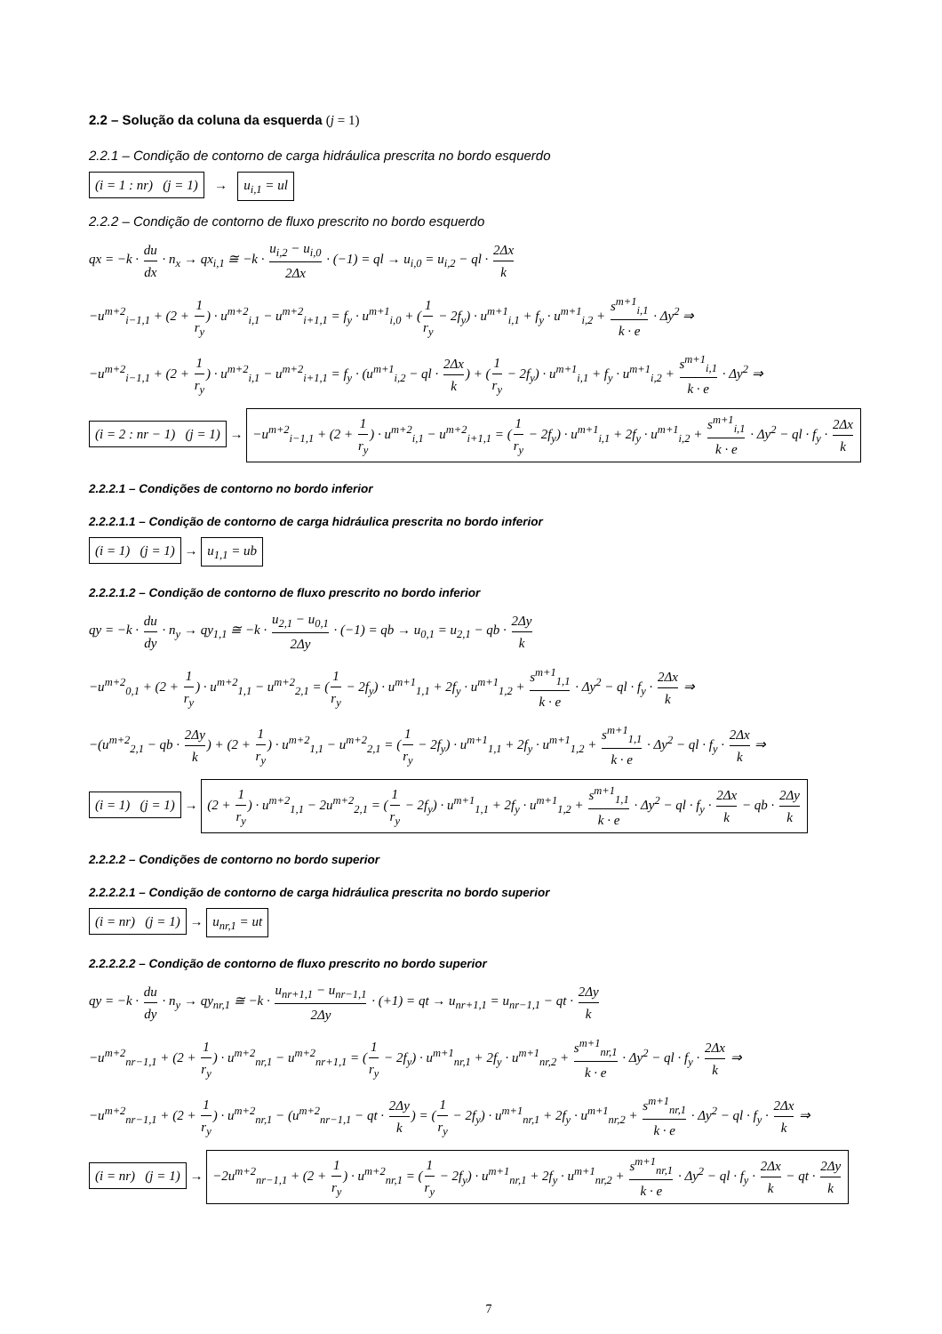2.2 – Solução da coluna da esquerda (j = 1)
2.2.1 – Condição de contorno de carga hidráulica prescrita no bordo esquerdo
(i = 1 : nr) (j = 1) → u<sub>i,1</sub> = ul
2.2.2 – Condição de contorno de fluxo prescrito no bordo esquerdo
qx = −k · du dx · n<sub>x</sub> → qx<sub>i,1</sub> ≅ −k · u<sub>i,2</sub> − u<sub>i,0</sub> 2Δx · (−1) = ql → u<sub>i,0</sub> = u<sub>i,2</sub> − ql · 2Δx k
−u<sup>m+2</sup><sub>i−1,1</sub> + (2 + 1 r<sub>y</sub>) · u<sup>m+2</sup><sub>i,1</sub> − u<sup>m+2</sup><sub>i+1,1</sub> = f<sub>y</sub> · u<sup>m+1</sup><sub>i,0</sub> + (1 r<sub>y</sub> − 2f<sub>y</sub>) · u<sup>m+1</sup><sub>i,1</sub> + f<sub>y</sub> · u<sup>m+1</sup><sub>i,2</sub> + s<sup>m+1</sup><sub>i,1</sub> k · e · Δy<sup>2</sup> ⇒
−u<sup>m+2</sup><sub>i−1,1</sub> + (2 + 1 r<sub>y</sub>) · u<sup>m+2</sup><sub>i,1</sub> − u<sup>m+2</sup><sub>i+1,1</sub> = f<sub>y</sub> · (u<sup>m+1</sup><sub>i,2</sub> − ql · 2Δx k) + (1 r<sub>y</sub> − 2f<sub>y</sub>) · u<sup>m+1</sup><sub>i,1</sub> + f<sub>y</sub> · u<sup>m+1</sup><sub>i,2</sub> + s<sup>m+1</sup><sub>i,1</sub> k · e · Δy<sup>2</sup> ⇒
(i = 2 : nr − 1) (j = 1) → −u<sup>m+2</sup><sub>i−1,1</sub> + (2 + 1 r<sub>y</sub>) · u<sup>m+2</sup><sub>i,1</sub> − u<sup>m+2</sup><sub>i+1,1</sub> = (1 r<sub>y</sub> − 2f<sub>y</sub>) · u<sup>m+1</sup><sub>i,1</sub> + 2f<sub>y</sub> · u<sup>m+1</sup><sub>i,2</sub> + s<sup>m+1</sup><sub>i,1</sub> k · e · Δy<sup>2</sup> − ql · f<sub>y</sub> · 2Δx k
2.2.2.1 – Condições de contorno no bordo inferior
2.2.2.1.1 – Condição de contorno de carga hidráulica prescrita no bordo inferior
(i = 1) (j = 1) → u<sub>1,1</sub> = ub
2.2.2.1.2 – Condição de contorno de fluxo prescrito no bordo inferior
qy = −k · du dy · n<sub>y</sub> → qy<sub>1,1</sub> ≅ −k · u<sub>2,1</sub> − u<sub>0,1</sub> 2Δy · (−1) = qb → u<sub>0,1</sub> = u<sub>2,1</sub> − qb · 2Δy k
−u<sup>m+2</sup><sub>0,1</sub> + (2 + 1 r<sub>y</sub>) · u<sup>m+2</sup><sub>1,1</sub> − u<sup>m+2</sup><sub>2,1</sub> = (1 r<sub>y</sub> − 2f<sub>y</sub>) · u<sup>m+1</sup><sub>1,1</sub> + 2f<sub>y</sub> · u<sup>m+1</sup><sub>1,2</sub> + s<sup>m+1</sup><sub>1,1</sub> k · e · Δy<sup>2</sup> − ql · f<sub>y</sub> · 2Δx k ⇒
−(u<sup>m+2</sup><sub>2,1</sub> − qb · 2Δy k) + (2 + 1 r<sub>y</sub>) · u<sup>m+2</sup><sub>1,1</sub> − u<sup>m+2</sup><sub>2,1</sub> = (1 r<sub>y</sub> − 2f<sub>y</sub>) · u<sup>m+1</sup><sub>1,1</sub> + 2f<sub>y</sub> · u<sup>m+1</sup><sub>1,2</sub> + s<sup>m+1</sup><sub>1,1</sub> k · e · Δy<sup>2</sup> − ql · f<sub>y</sub> · 2Δx k ⇒
(i = 1) (j = 1) → (2 + 1 r<sub>y</sub>) · u<sup>m+2</sup><sub>1,1</sub> − 2u<sup>m+2</sup><sub>2,1</sub> = (1 r<sub>y</sub> − 2f<sub>y</sub>) · u<sup>m+1</sup><sub>1,1</sub> + 2f<sub>y</sub> · u<sup>m+1</sup><sub>1,2</sub> + s<sup>m+1</sup><sub>1,1</sub> k · e · Δy<sup>2</sup> − ql · f<sub>y</sub> · 2Δx k − qb · 2Δy k
2.2.2.2 – Condições de contorno no bordo superior
2.2.2.2.1 – Condição de contorno de carga hidráulica prescrita no bordo superior
(i = nr) (j = 1) → u<sub>nr,1</sub> = ut
2.2.2.2.2 – Condição de contorno de fluxo prescrito no bordo superior
qy = −k · du dy · n<sub>y</sub> → qy<sub>nr,1</sub> ≅ −k · u<sub>nr+1,1</sub> − u<sub>nr−1,1</sub> 2Δy · (+1) = qt → u<sub>nr+1,1</sub> = u<sub>nr−1,1</sub> − qt · 2Δy k
−u<sup>m+2</sup><sub>nr−1,1</sub> + (2 + 1 r<sub>y</sub>) · u<sup>m+2</sup><sub>nr,1</sub> − u<sup>m+2</sup><sub>nr+1,1</sub> = (1 r<sub>y</sub> − 2f<sub>y</sub>) · u<sup>m+1</sup><sub>nr,1</sub> + 2f<sub>y</sub> · u<sup>m+1</sup><sub>nr,2</sub> + s<sup>m+1</sup><sub>nr,1</sub> k · e · Δy<sup>2</sup> − ql · f<sub>y</sub> · 2Δx k ⇒
−u<sup>m+2</sup><sub>nr−1,1</sub> + (2 + 1 r<sub>y</sub>) · u<sup>m+2</sup><sub>nr,1</sub> − (u<sup>m+2</sup><sub>nr−1,1</sub> − qt · 2Δy k) = (1 r<sub>y</sub> − 2f<sub>y</sub>) · u<sup>m+1</sup><sub>nr,1</sub> + 2f<sub>y</sub> · u<sup>m+1</sup><sub>nr,2</sub> + s<sup>m+1</sup><sub>nr,1</sub> k · e · Δy<sup>2</sup> − ql · f<sub>y</sub> · 2Δx k ⇒
(i = nr) (j = 1) → −2u<sup>m+2</sup><sub>nr−1,1</sub> + (2 + 1 r<sub>y</sub>) · u<sup>m+2</sup><sub>nr,1</sub> = (1 r<sub>y</sub> − 2f<sub>y</sub>) · u<sup>m+1</sup><sub>nr,1</sub> + 2f<sub>y</sub> · u<sup>m+1</sup><sub>nr,2</sub> + s<sup>m+1</sup><sub>nr,1</sub> k · e · Δy<sup>2</sup> − ql · f<sub>y</sub> · 2Δx k − qt · 2Δy k
7